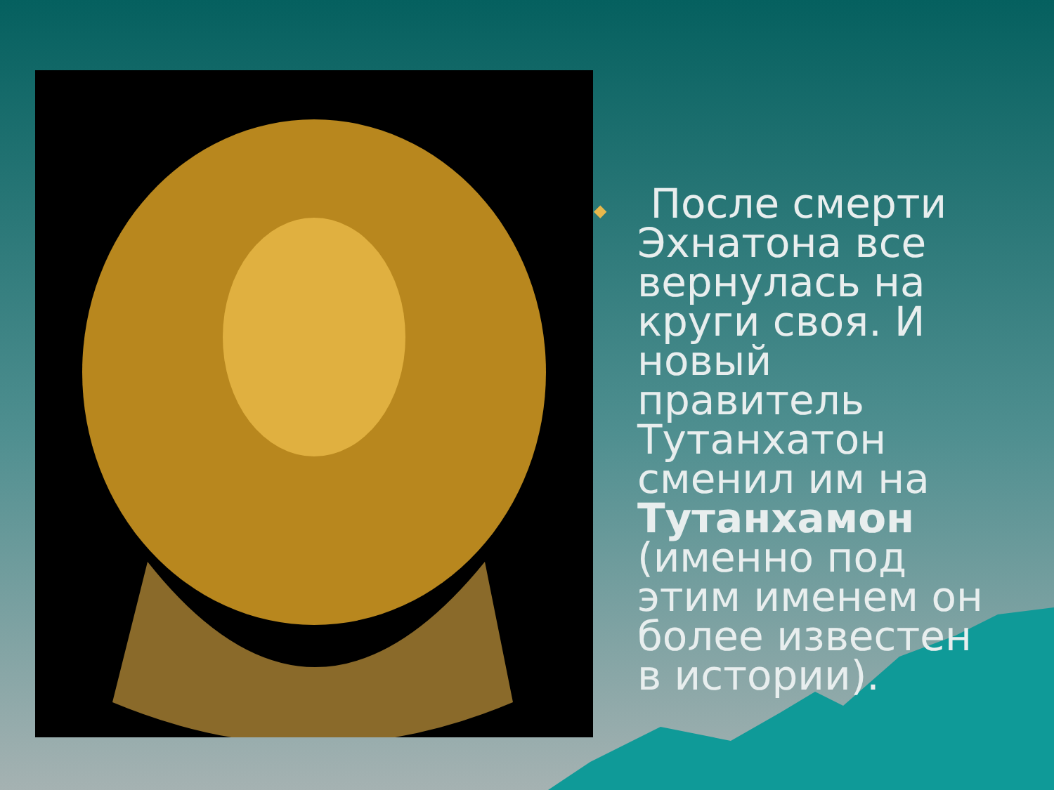◆
После смерти Эхнатона все вернулась на круги своя. И новый правитель Тутанхатон сменил им на Тутанхамон (именно под этим именем он более известен в истории).